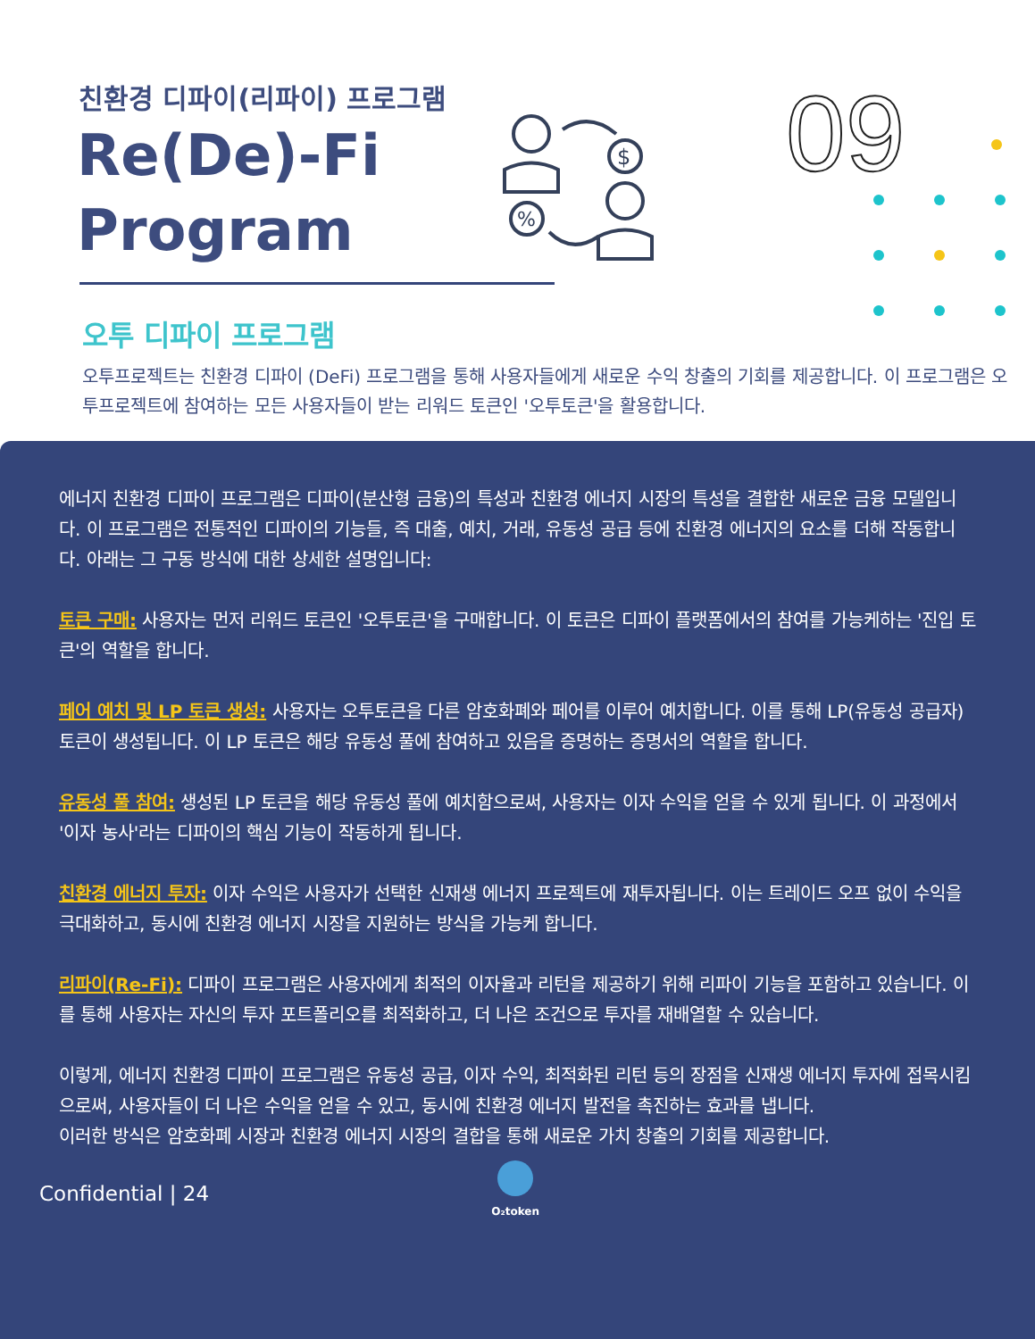친환경 디파이(리파이) 프로그램
Re(De)-Fi
Program
$
%
09
오투 디파이 프로그램
오투프로젝트는 친환경 디파이 (DeFi) 프로그램을 통해 사용자들에게 새로운 수익 창출의 기회를 제공합니다. 이 프로그램은 오투프로젝트에 참여하는 모든 사용자들이 받는 리워드 토큰인 '오투토큰'을 활용합니다.
에너지 친환경 디파이 프로그램은 디파이(분산형 금융)의 특성과 친환경 에너지 시장의 특성을 결합한 새로운 금융 모델입니다. 이 프로그램은 전통적인 디파이의 기능들, 즉 대출, 예치, 거래, 유동성 공급 등에 친환경 에너지의 요소를 더해 작동합니다. 아래는 그 구동 방식에 대한 상세한 설명입니다:
토큰 구매: 사용자는 먼저 리워드 토큰인 '오투토큰'을 구매합니다. 이 토큰은 디파이 플랫폼에서의 참여를 가능케하는 '진입 토큰'의 역할을 합니다.
페어 예치 및 LP 토큰 생성: 사용자는 오투토큰을 다른 암호화폐와 페어를 이루어 예치합니다. 이를 통해 LP(유동성 공급자) 토큰이 생성됩니다. 이 LP 토큰은 해당 유동성 풀에 참여하고 있음을 증명하는 증명서의 역할을 합니다.
유동성 풀 참여: 생성된 LP 토큰을 해당 유동성 풀에 예치함으로써, 사용자는 이자 수익을 얻을 수 있게 됩니다. 이 과정에서 '이자 농사'라는 디파이의 핵심 기능이 작동하게 됩니다.
친환경 에너지 투자: 이자 수익은 사용자가 선택한 신재생 에너지 프로젝트에 재투자됩니다. 이는 트레이드 오프 없이 수익을 극대화하고, 동시에 친환경 에너지 시장을 지원하는 방식을 가능케 합니다.
리파이(Re-Fi): 디파이 프로그램은 사용자에게 최적의 이자율과 리턴을 제공하기 위해 리파이 기능을 포함하고 있습니다. 이를 통해 사용자는 자신의 투자 포트폴리오를 최적화하고, 더 나은 조건으로 투자를 재배열할 수 있습니다.
이렇게, 에너지 친환경 디파이 프로그램은 유동성 공급, 이자 수익, 최적화된 리턴 등의 장점을 신재생 에너지 투자에 접목시킴으로써, 사용자들이 더 나은 수익을 얻을 수 있고, 동시에 친환경 에너지 발전을 촉진하는 효과를 냅니다.
이러한 방식은 암호화폐 시장과 친환경 에너지 시장의 결합을 통해 새로운 가치 창출의 기회를 제공합니다.
Confidential | 24 O₂token